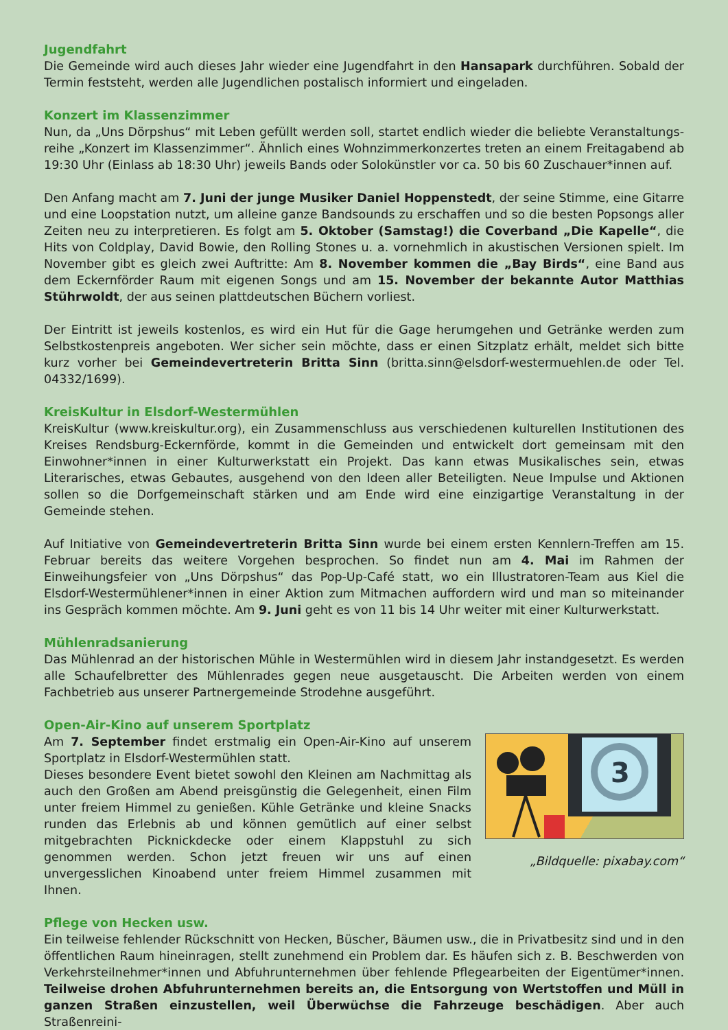Jugendfahrt
Die Gemeinde wird auch dieses Jahr wieder eine Jugendfahrt in den Hansapark durchführen. Sobald der Termin feststeht, werden alle Jugendlichen postalisch informiert und eingeladen.
Konzert im Klassenzimmer
Nun, da „Uns Dörpshus“ mit Leben gefüllt werden soll, startet endlich wieder die beliebte Veranstaltungs­reihe „Konzert im Klassenzimmer“. Ähnlich eines Wohnzimmerkonzertes treten an einem Freitagabend ab 19:30 Uhr (Einlass ab 18:30 Uhr) jeweils Bands oder Solokünstler vor ca. 50 bis 60 Zuschauer*innen auf.
Den Anfang macht am 7. Juni der junge Musiker Daniel Hoppenstedt, der seine Stimme, eine Gitarre und eine Loopstation nutzt, um alleine ganze Bandsounds zu erschaffen und so die besten Popsongs aller Zeiten neu zu interpretieren. Es folgt am 5. Oktober (Samstag!) die Coverband „Die Kapelle“, die Hits von Coldplay, David Bowie, den Rolling Stones u. a. vornehmlich in akustischen Versionen spielt. Im November gibt es gleich zwei Auftritte: Am 8. November kommen die „Bay Birds“, eine Band aus dem Eckernförder Raum mit eigenen Songs und am 15. November der bekannte Autor Matthias Stührwoldt, der aus seinen plattdeutschen Büchern vorliest.
Der Eintritt ist jeweils kostenlos, es wird ein Hut für die Gage herumgehen und Getränke werden zum Selbst­kostenpreis angeboten. Wer sicher sein möchte, dass er einen Sitzplatz erhält, meldet sich bitte kurz vorher bei Gemeindevertreterin Britta Sinn (britta.sinn@elsdorf-westermuehlen.de oder Tel. 04332/1699).
KreisKultur in Elsdorf-Westermühlen
KreisKultur (www.kreiskultur.org), ein Zusammenschluss aus verschiedenen kulturellen Institutionen des Kreises Rendsburg-Eckernförde, kommt in die Gemeinden und entwickelt dort gemeinsam mit den Einwohner*innen in einer Kulturwerkstatt ein Projekt. Das kann etwas Musikalisches sein, etwas Literarisches, etwas Gebautes, ausgehend von den Ideen aller Beteiligten. Neue Impulse und Aktionen sollen so die Dorfgemeinschaft stärken und am Ende wird eine einzigartige Veranstaltung in der Gemeinde stehen.
Auf Initiative von Gemeindevertreterin Britta Sinn wurde bei einem ersten Kennlern-Treffen am 15. Februar bereits das weitere Vorgehen besprochen. So findet nun am 4. Mai im Rahmen der Einweihungsfeier von „Uns Dörpshus“ das Pop-Up-Café statt, wo ein Illustratoren-Team aus Kiel die Elsdorf-Westermühlener*innen in einer Aktion zum Mitmachen auffordern wird und man so miteinander ins Gespräch kommen möchte. Am 9. Juni geht es von 11 bis 14 Uhr weiter mit einer Kulturwerkstatt.
Mühlenradsanierung
Das Mühlenrad an der historischen Mühle in Westermühlen wird in diesem Jahr instandgesetzt. Es werden alle Schaufelbretter des Mühlenrades gegen neue ausgetauscht. Die Arbeiten werden von einem Fachbetrieb aus unserer Partnergemeinde Strodehne ausgeführt.
Open-Air-Kino auf unserem Sportplatz
Am 7. September findet erstmalig ein Open-Air-Kino auf unserem Sportplatz in Elsdorf-Westermühlen statt.
Dieses besondere Event bietet sowohl den Kleinen am Nachmittag als auch den Großen am Abend preisgünstig die Gelegenheit, einen Film unter freiem Himmel zu genießen. Kühle Getränke und kleine Snacks runden das Erlebnis ab und können gemütlich auf einer selbst mitgebrachten Picknickdecke oder einem Klappstuhl zu sich genommen werden. Schon jetzt freuen wir uns auf einen unvergesslichen Kinoabend unter freiem Himmel zusammen mit Ihnen.
3
„Bildquelle: pixabay.com“
Pflege von Hecken usw.
Ein teilweise fehlender Rückschnitt von Hecken, Büscher, Bäumen usw., die in Privatbesitz sind und in den öffentlichen Raum hineinragen, stellt zunehmend ein Problem dar. Es häufen sich z. B. Beschwerden von Verkehrsteilnehmer*innen und Abfuhrunternehmen über fehlende Pflegearbeiten der Eigentümer*innen. Teilweise drohen Abfuhrunternehmen bereits an, die Entsorgung von Wertstoffen und Müll in ganzen Straßen einzustellen, weil Überwüchse die Fahrzeuge beschädigen. Aber auch Straßenreini-